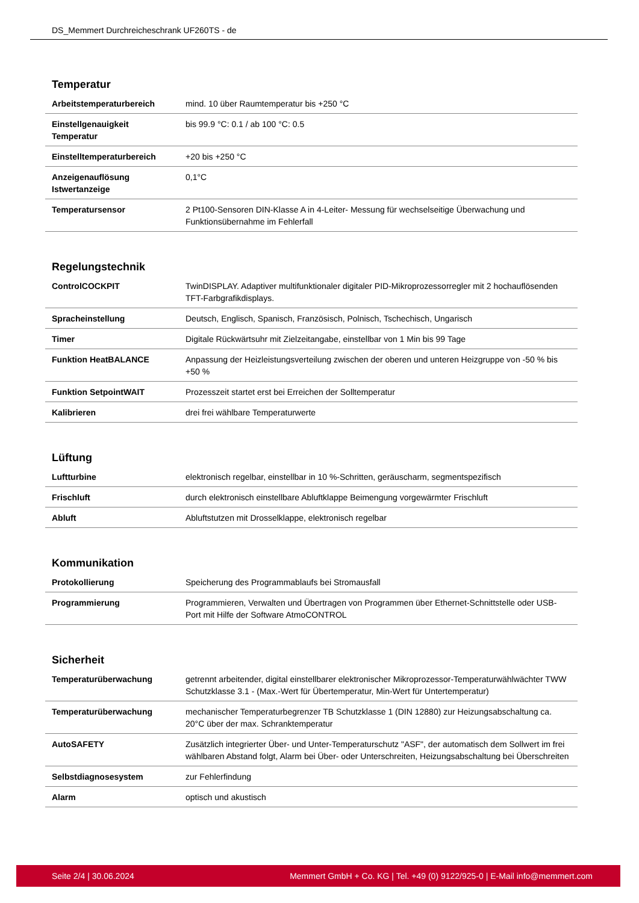DS_Memmert Durchreicheschrank UF260TS - de
Temperatur
| Arbeitstemperaturbereich | mind. 10 über Raumtemperatur bis +250 °C |
| Einstellgenauigkeit Temperatur | bis 99.9 °C: 0.1 / ab 100 °C: 0.5 |
| Einstelltemperaturbereich | +20 bis +250 °C |
| Anzeigenauflösung Istwertanzeige | 0,1°C |
| Temperatursensor | 2 Pt100-Sensoren DIN-Klasse A in 4-Leiter- Messung für wechselseitige Überwachung und Funktionsübernahme im Fehlerfall |
Regelungstechnik
| ControlCOCKPIT | TwinDISPLAY. Adaptiver multifunktionaler digitaler PID-Mikroprozessorregler mit 2 hochauflösenden TFT-Farbgrafikdisplays. |
| Spracheinstellung | Deutsch, Englisch, Spanisch, Französisch, Polnisch, Tschechisch, Ungarisch |
| Timer | Digitale Rückwärtsuhr mit Zielzeitangabe, einstellbar von 1 Min bis 99 Tage |
| Funktion HeatBALANCE | Anpassung der Heizleistungsverteilung zwischen der oberen und unteren Heizgruppe von -50 % bis +50 % |
| Funktion SetpointWAIT | Prozesszeit startet erst bei Erreichen der Solltemperatur |
| Kalibrieren | drei frei wählbare Temperaturwerte |
Lüftung
| Luftturbine | elektronisch regelbar, einstellbar in 10 %-Schritten, geräuscharm, segmentspezifisch |
| Frischluft | durch elektronisch einstellbare Abluftklappe Beimengung vorgewärmter Frischluft |
| Abluft | Abluftstutzen mit Drosselklappe, elektronisch regelbar |
Kommunikation
| Protokollierung | Speicherung des Programmablaufs bei Stromausfall |
| Programmierung | Programmieren, Verwalten und Übertragen von Programmen über Ethernet-Schnittstelle oder USB-Port mit Hilfe der Software AtmoCONTROL |
Sicherheit
| Temperaturüberwachung | getrennt arbeitender, digital einstellbarer elektronischer Mikroprozessor-Temperaturwählwächter TWW Schutzklasse 3.1 - (Max.-Wert für Übertemperatur, Min-Wert für Untertemperatur) |
| Temperaturüberwachung | mechanischer Temperaturbegrenzer TB Schutzklasse 1 (DIN 12880) zur Heizungsabschaltung ca. 20°C über der max. Schranktemperatur |
| AutoSAFETY | Zusätzlich integrierter Über- und Unter-Temperaturschutz "ASF", der automatisch dem Sollwert im frei wählbaren Abstand folgt, Alarm bei Über- oder Unterschreiten, Heizungsabschaltung bei Überschreiten |
| Selbstdiagnosesystem | zur Fehlerfindung |
| Alarm | optisch und akustisch |
Seite 2/4 | 30.06.2024 Memmert GmbH + Co. KG | Tel. +49 (0) 9122/925-0 | E-Mail info@memmert.com